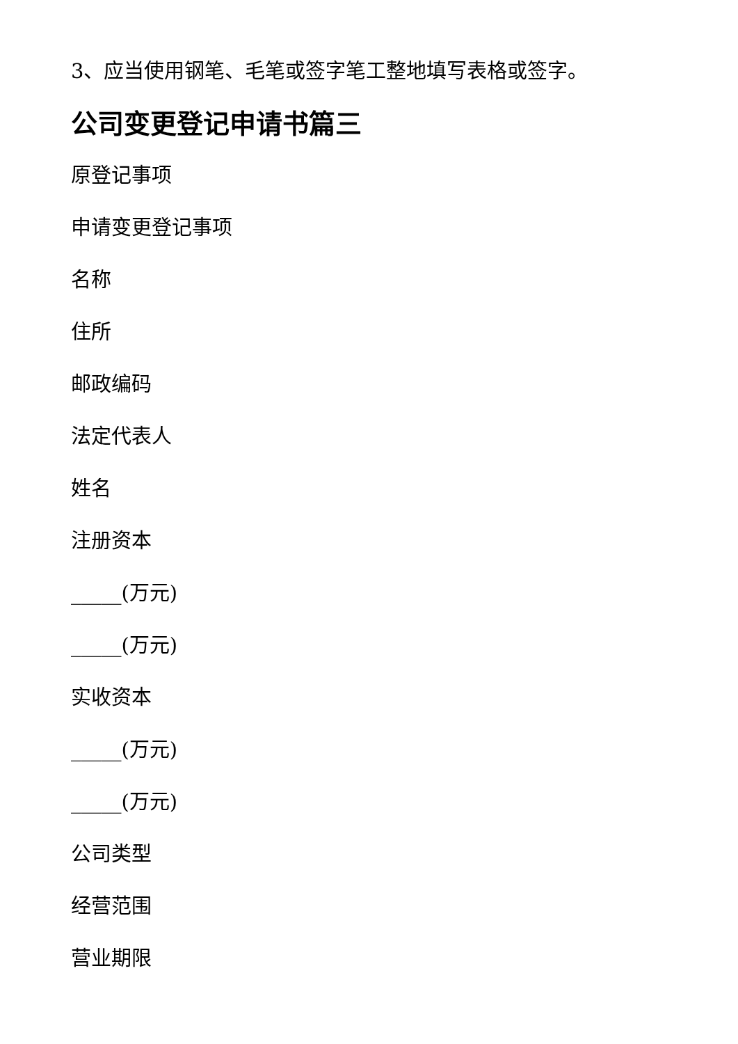3、应当使用钢笔、毛笔或签字笔工整地填写表格或签字。
公司变更登记申请书篇三
原登记事项
申请变更登记事项
名称
住所
邮政编码
法定代表人
姓名
注册资本
_____(万元)
_____(万元)
实收资本
_____(万元)
_____(万元)
公司类型
经营范围
营业期限